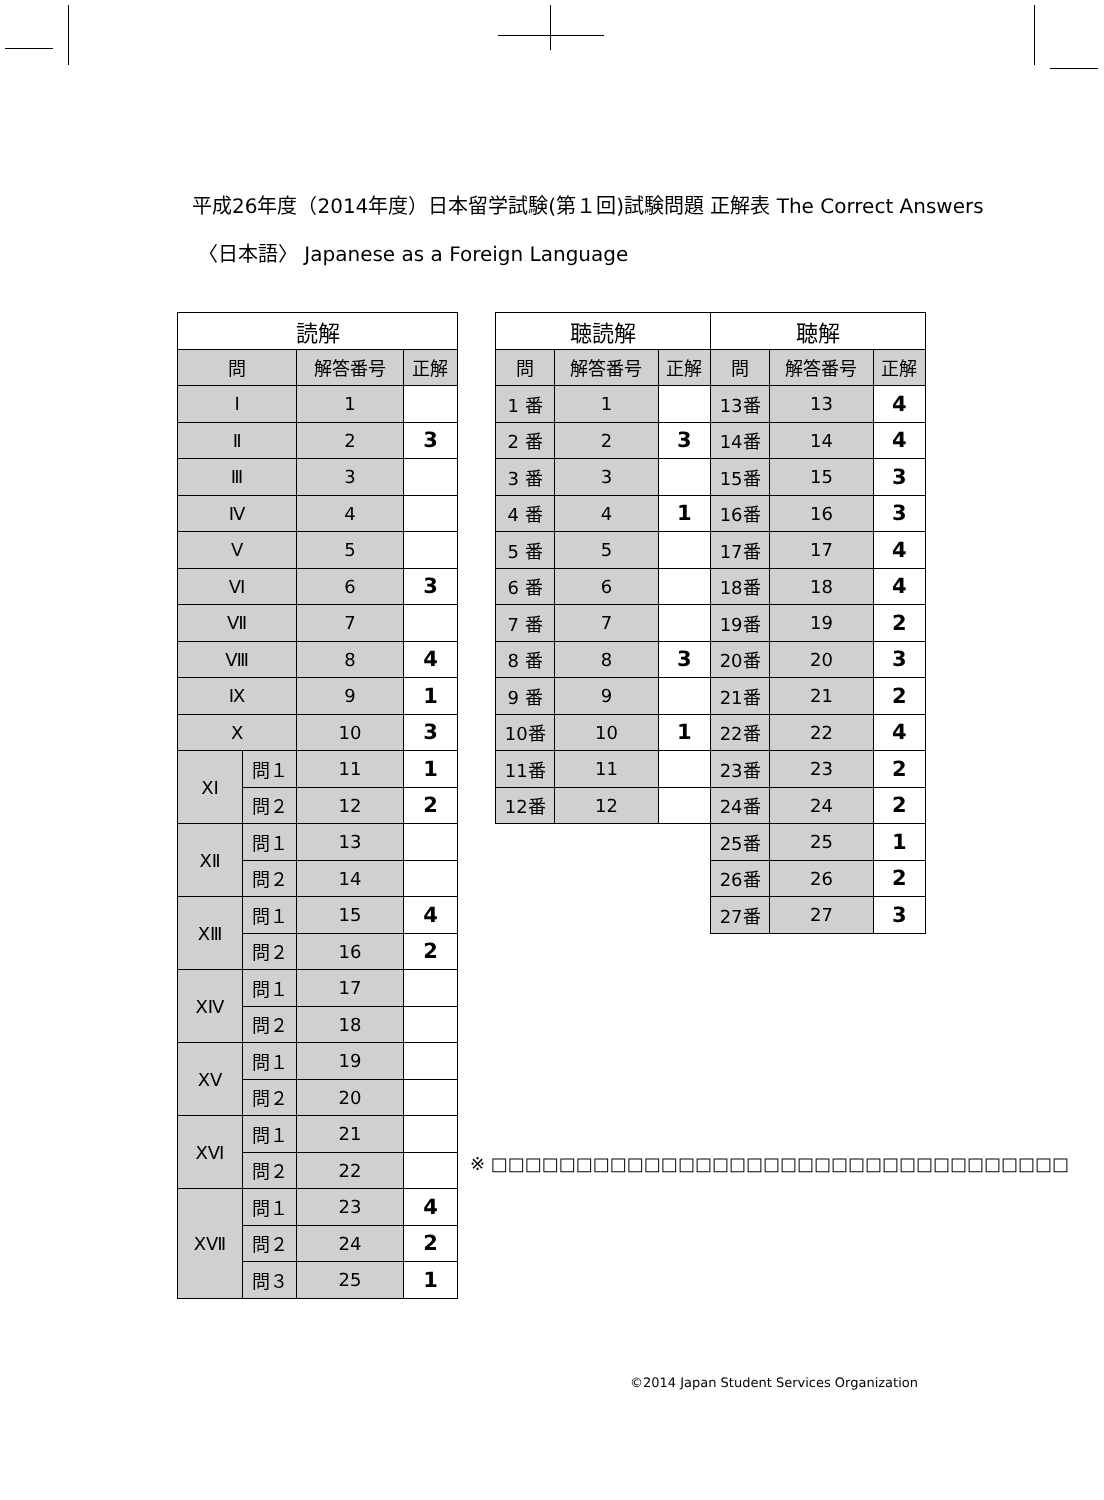平成26年度（2014年度）日本留学試験(第１回)試験問題 正解表 The Correct Answers
〈日本語〉 Japanese as a Foreign Language
| 読解 | | | |
| --- | --- | --- | --- |
| 問 | | 解答番号 | 正解 |
| Ⅰ | | 1 | |
| Ⅱ | | 2 | 3 |
| Ⅲ | | 3 | |
| Ⅳ | | 4 | |
| Ⅴ | | 5 | |
| Ⅵ | | 6 | 3 |
| Ⅶ | | 7 | |
| Ⅷ | | 8 | 4 |
| Ⅸ | | 9 | 1 |
| Ⅹ | | 10 | 3 |
| ⅩⅠ | 問１ | 11 | 1 |
| | 問２ | 12 | 2 |
| ⅩⅡ | 問１ | 13 | |
| | 問２ | 14 | |
| ⅩⅢ | 問１ | 15 | 4 |
| | 問２ | 16 | 2 |
| ⅩⅣ | 問１ | 17 | |
| | 問２ | 18 | |
| ⅩⅤ | 問１ | 19 | |
| | 問２ | 20 | |
| ⅩⅥ | 問１ | 21 | |
| | 問２ | 22 | |
| ⅩⅦ | 問１ | 23 | 4 |
| | 問２ | 24 | 2 |
| | 問３ | 25 | 1 |
| 聴読解 | | | 聴解 | | |
| --- | --- | --- | --- | --- | --- |
| 問 | 解答番号 | 正解 | 問 | 解答番号 | 正解 |
| 1 番 | 1 | | 13番 | 13 | 4 |
| 2 番 | 2 | 3 | 14番 | 14 | 4 |
| 3 番 | 3 | | 15番 | 15 | 3 |
| 4 番 | 4 | 1 | 16番 | 16 | 3 |
| 5 番 | 5 | | 17番 | 17 | 4 |
| 6 番 | 6 | | 18番 | 18 | 4 |
| 7 番 | 7 | | 19番 | 19 | 2 |
| 8 番 | 8 | 3 | 20番 | 20 | 3 |
| 9 番 | 9 | | 21番 | 21 | 2 |
| 10番 | 10 | 1 | 22番 | 22 | 4 |
| 11番 | 11 | | 23番 | 23 | 2 |
| 12番 | 12 | | 24番 | 24 | 2 |
| | | | 25番 | 25 | 1 |
| | | | 26番 | 26 | 2 |
| | | | 27番 | 27 | 3 |
※ □□□□□□□□□□□□□□□□□□□□□□□□□□□□□□□□□□
©2014 Japan Student Services Organization